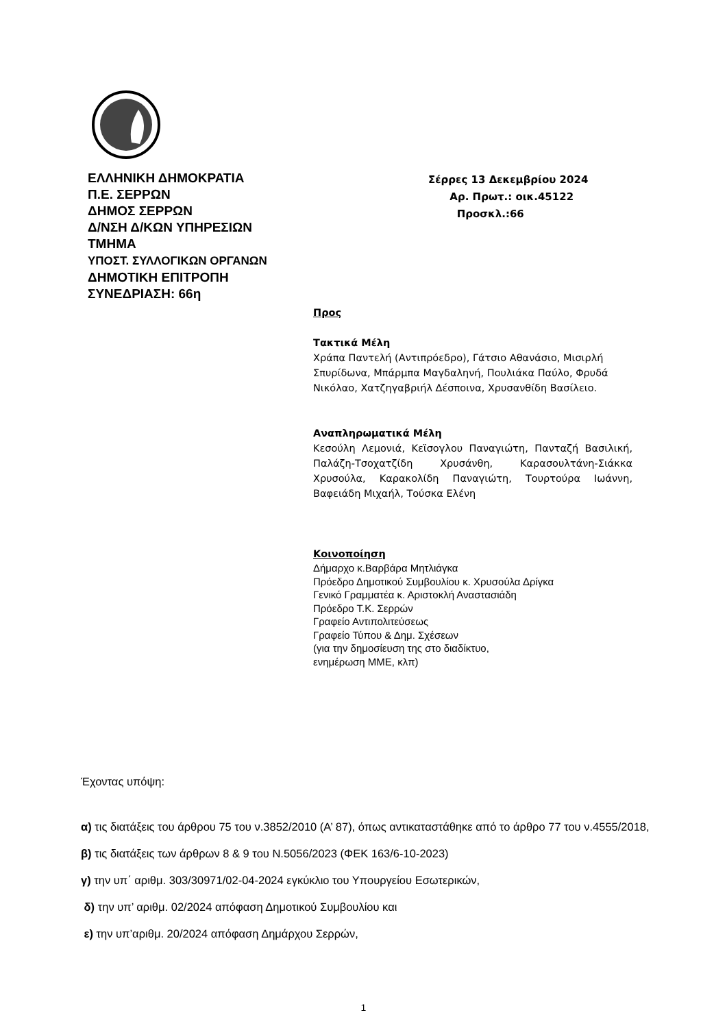ΕΛΛΗΝΙΚΗ ΔΗΜΟΚΡΑΤΙΑ
Π.Ε. ΣΕΡΡΩΝ
ΔΗΜΟΣ ΣΕΡΡΩΝ
Δ/ΝΣΗ Δ/ΚΩΝ ΥΠΗΡΕΣΙΩΝ
ΤΜΗΜΑ
ΥΠΟΣΤ. ΣΥΛΛΟΓΙΚΩΝ ΟΡΓΑΝΩΝ
ΔΗΜΟΤΙΚΗ ΕΠΙΤΡΟΠΗ
ΣΥΝΕΔΡΙΑΣΗ: 66η
Σέρρες 13 Δεκεμβρίου 2024
Αρ. Πρωτ.: οικ.45122
Προσκλ.:66
Προς
Τακτικά Μέλη
Χράπα Παντελή (Αντιπρόεδρο), Γάτσιο Αθανάσιο, Μισιρλή Σπυρίδωνα, Μπάρμπα Μαγδαληνή, Πουλιάκα Παύλο, Φρυδά Νικόλαο, Χατζηγαβριήλ Δέσποινα, Χρυσανθίδη Βασίλειο.
Αναπληρωματικά Μέλη
Κεσούλη Λεμονιά, Κεϊσογλου Παναγιώτη, Πανταζή Βασιλική, Παλάζη-Τσοχατζίδη Χρυσάνθη, Καρασουλτάνη-Σιάκκα Χρυσούλα, Καρακολίδη Παναγιώτη, Τουρτούρα Ιωάννη, Βαφειάδη Μιχαήλ, Τούσκα Ελένη
Κοινοποίηση
Δήμαρχο κ.Βαρβάρα Μητλιάγκα
Πρόεδρο Δημοτικού Συμβουλίου κ. Χρυσούλα Δρίγκα
Γενικό Γραμματέα κ. Αριστοκλή Αναστασιάδη
Πρόεδρο Τ.Κ. Σερρών
Γραφείο Αντιπολιτεύσεως
Γραφείο Τύπου & Δημ. Σχέσεων
(για την δημοσίευση της στο διαδίκτυο,
ενημέρωση ΜΜΕ, κλπ)
Έχοντας υπόψη:
α) τις διατάξεις του άρθρου 75 του ν.3852/2010 (Α’ 87), όπως αντικαταστάθηκε από το άρθρο 77 του ν.4555/2018,
β) τις διατάξεις των άρθρων 8 & 9 του Ν.5056/2023 (ΦΕΚ 163/6-10-2023)
γ) την υπ΄ αριθμ. 303/30971/02-04-2024 εγκύκλιο του Υπουργείου Εσωτερικών,
δ) την υπ’ αριθμ. 02/2024 απόφαση Δημοτικού Συμβουλίου και
ε) την υπ’αριθμ. 20/2024 απόφαση Δημάρχου Σερρών,
1